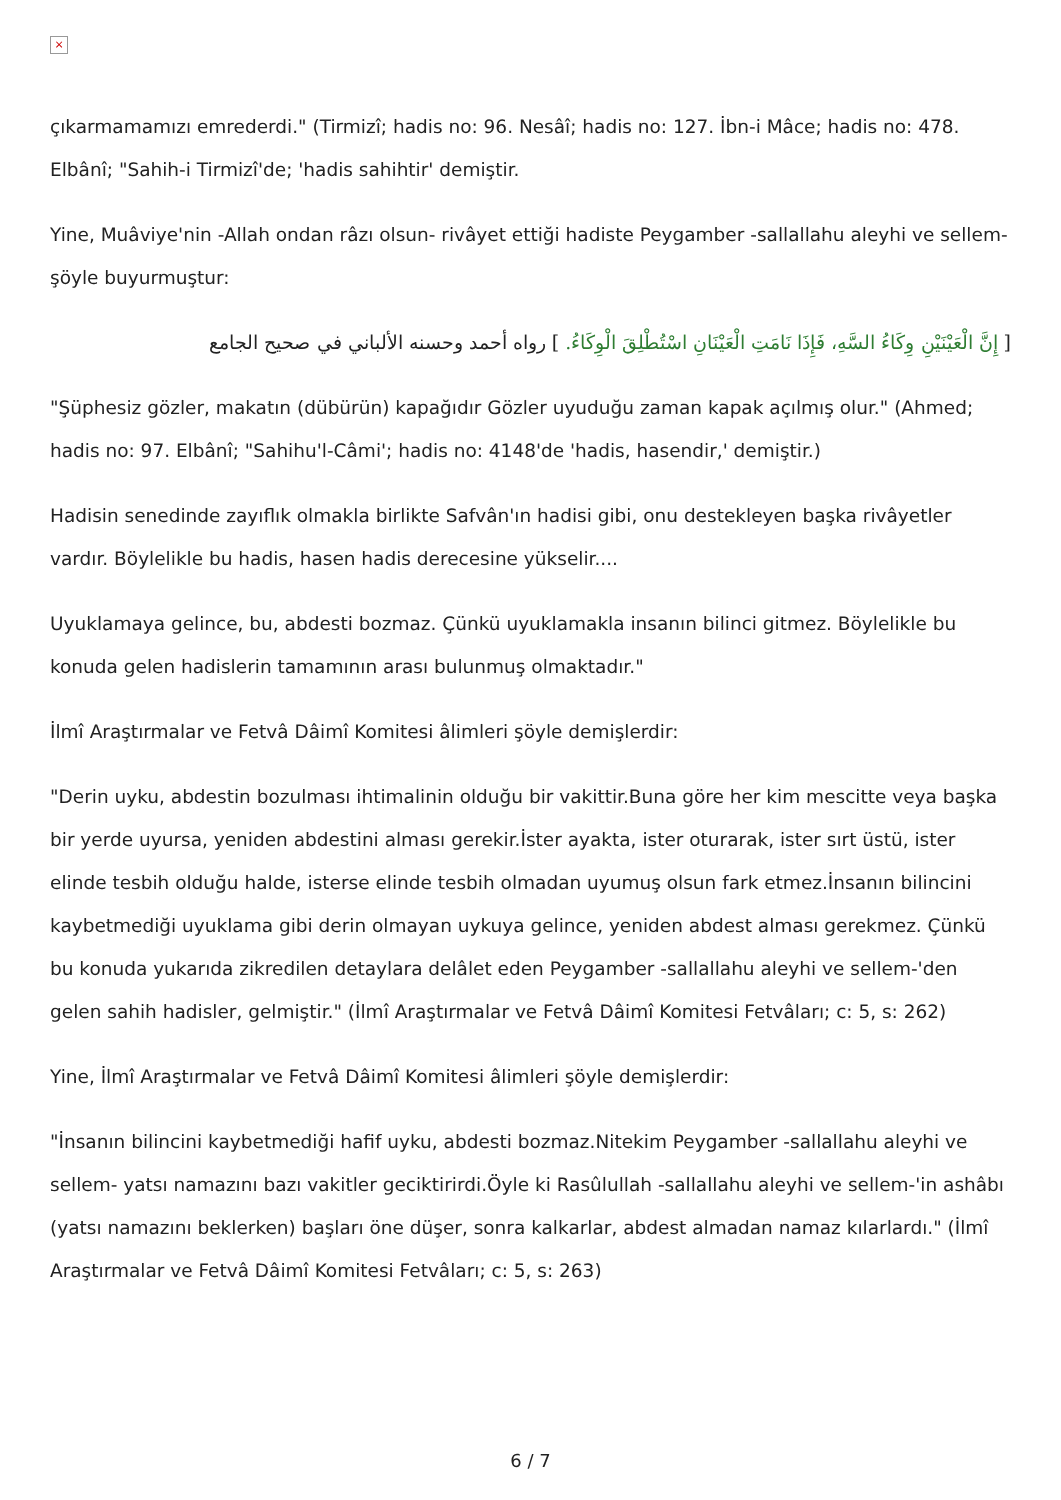×
çıkarmamamızı emrederdi." (Tirmizî; hadis no: 96. Nesâî; hadis no: 127. İbn-i Mâce; hadis no: 478. Elbânî; "Sahih-i Tirmizî'de; 'hadis sahihtir' demiştir.
Yine, Muâviye'nin -Allah ondan râzı olsun- rivâyet ettiği hadiste Peygamber -sallallahu aleyhi ve sellem- şöyle buyurmuştur:
[ إِنَّ الْعَيْنَيْنِ وِكَاءُ السَّهِ، فَإِذَا نَامَتِ الْعَيْنَانِ اسْتُطْلِقَ الْوِكَاءُ. ] رواه أحمد وحسنه الألباني في صحيح الجامع
"Şüphesiz gözler, makatın (dübürün) kapağıdır Gözler uyuduğu zaman kapak açılmış olur." (Ahmed; hadis no: 97. Elbânî; "Sahihu'l-Câmi'; hadis no: 4148'de 'hadis, hasendir,' demiştir.)
Hadisin senedinde zayıflık olmakla birlikte Safvân'ın hadisi gibi, onu destekleyen başka rivâyetler vardır. Böylelikle bu hadis, hasen hadis derecesine yükselir....
Uyuklamaya gelince, bu, abdesti bozmaz. Çünkü uyuklamakla insanın bilinci gitmez. Böylelikle bu konuda gelen hadislerin tamamının arası bulunmuş olmaktadır."
İlmî Araştırmalar ve Fetvâ Dâimî Komitesi âlimleri şöyle demişlerdir:
"Derin uyku, abdestin bozulması ihtimalinin olduğu bir vakittir.Buna göre her kim mescitte veya başka bir yerde uyursa, yeniden abdestini alması gerekir.İster ayakta, ister oturarak, ister sırt üstü, ister elinde tesbih olduğu halde, isterse elinde tesbih olmadan uyumuş olsun fark etmez.İnsanın bilincini kaybetmediği uyuklama gibi derin olmayan uykuya gelince, yeniden abdest alması gerekmez. Çünkü bu konuda yukarıda zikredilen detaylara delâlet eden Peygamber -sallallahu aleyhi ve sellem-'den gelen sahih hadisler, gelmiştir." (İlmî Araştırmalar ve Fetvâ Dâimî Komitesi Fetvâları; c: 5, s: 262)
Yine, İlmî Araştırmalar ve Fetvâ Dâimî Komitesi âlimleri şöyle demişlerdir:
"İnsanın bilincini kaybetmediği hafif uyku, abdesti bozmaz.Nitekim Peygamber -sallallahu aleyhi ve sellem- yatsı namazını bazı vakitler geciktirirdi.Öyle ki Rasûlullah -sallallahu aleyhi ve sellem-'in ashâbı (yatsı namazını beklerken) başları öne düşer, sonra kalkarlar, abdest almadan namaz kılarlardı." (İlmî Araştırmalar ve Fetvâ Dâimî Komitesi Fetvâları; c: 5, s: 263)
6 / 7